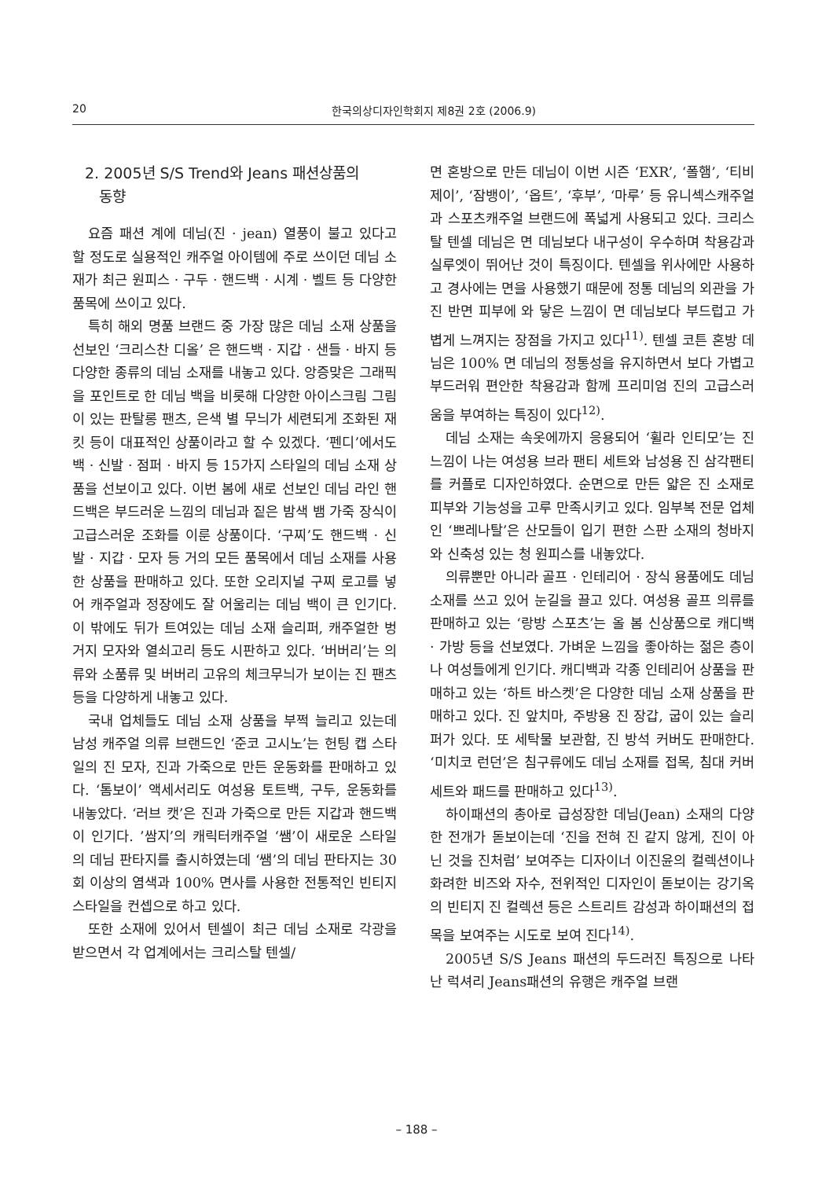20 한국의상디자인학회지 제8권 2호 (2006.9)
2. 2005년 S/S Trend와 Jeans 패션상품의
동향
요즘 패션 계에 데님(진 · jean) 열풍이 불고 있다고 할 정도로 실용적인 캐주얼 아이템에 주로 쓰이던 데님 소재가 최근 원피스 · 구두 · 핸드백 · 시계 · 벨트 등 다양한 품목에 쓰이고 있다.
특히 해외 명품 브랜드 중 가장 많은 데님 소재 상품을 선보인 ‘크리스찬 디올’ 은 핸드백 · 지갑 · 샌들 · 바지 등 다양한 종류의 데님 소재를 내놓고 있다. 앙증맞은 그래픽을 포인트로 한 데님 백을 비롯해 다양한 아이스크림 그림이 있는 판탈롱 팬츠, 은색 별 무늬가 세련되게 조화된 재킷 등이 대표적인 상품이라고 할 수 있겠다. ‘펜디’에서도 백 · 신발 · 점퍼 · 바지 등 15가지 스타일의 데님 소재 상품을 선보이고 있다. 이번 봄에 새로 선보인 데님 라인 핸드백은 부드러운 느낌의 데님과 짙은 밤색 뱀 가죽 장식이 고급스러운 조화를 이룬 상품이다. ‘구찌’도 핸드백 · 신발 · 지갑 · 모자 등 거의 모든 품목에서 데님 소재를 사용한 상품을 판매하고 있다. 또한 오리지널 구찌 로고를 넣어 캐주얼과 정장에도 잘 어울리는 데님 백이 큰 인기다. 이 밖에도 뒤가 트여있는 데님 소재 슬리퍼, 캐주얼한 벙거지 모자와 열쇠고리 등도 시판하고 있다. ‘버버리’는 의류와 소품류 및 버버리 고유의 체크무늬가 보이는 진 팬츠 등을 다양하게 내놓고 있다.
국내 업체들도 데님 소재 상품을 부쩍 늘리고 있는데 남성 캐주얼 의류 브랜드인 ‘준코 고시노’는 헌팅 캡 스타일의 진 모자, 진과 가죽으로 만든 운동화를 판매하고 있다. ‘톰보이’ 액세서리도 여성용 토트백, 구두, 운동화를 내놓았다. ‘러브 캣’은 진과 가죽으로 만든 지갑과 핸드백이 인기다. ’쌈지’의 캐릭터캐주얼 ‘쌤’이 새로운 스타일의 데님 판타지를 출시하였는데 ‘쌤’의 데님 판타지는 30회 이상의 염색과 100% 면사를 사용한 전통적인 빈티지 스타일을 컨셉으로 하고 있다.
또한 소재에 있어서 텐셀이 최근 데님 소재로 각광을 받으면서 각 업계에서는 크리스탈 텐셀/
면 혼방으로 만든 데님이 이번 시즌 ‘EXR’, ‘폴햄’, ‘티비제이’, ‘잠뱅이’, ‘옵트’, ‘후부’, ‘마루’ 등 유니섹스캐주얼과 스포츠캐주얼 브랜드에 폭넓게 사용되고 있다. 크리스탈 텐셀 데님은 면 데님보다 내구성이 우수하며 착용감과 실루엣이 뛰어난 것이 특징이다. 텐셀을 위사에만 사용하고 경사에는 면을 사용했기 때문에 정통 데님의 외관을 가진 반면 피부에 와 닿은 느낌이 면 데님보다 부드럽고 가볍게 느껴지는 장점을 가지고 있다<sup>11)</sup>. 텐셀 코튼 혼방 데님은 100% 면 데님의 정통성을 유지하면서 보다 가볍고 부드러워 편안한 착용감과 함께 프리미엄 진의 고급스러움을 부여하는 특징이 있다<sup>12)</sup>.
데님 소재는 속옷에까지 응용되어 ‘휠라 인티모’는 진 느낌이 나는 여성용 브라 팬티 세트와 남성용 진 삼각팬티를 커플로 디자인하였다. 순면으로 만든 얇은 진 소재로 피부와 기능성을 고루 만족시키고 있다. 임부복 전문 업체인 ‘쁘레나탈’은 산모들이 입기 편한 스판 소재의 청바지와 신축성 있는 청 원피스를 내놓았다.
의류뿐만 아니라 골프 · 인테리어 · 장식 용품에도 데님 소재를 쓰고 있어 눈길을 끌고 있다. 여성용 골프 의류를 판매하고 있는 ‘랑방 스포츠’는 올 봄 신상품으로 캐디백 · 가방 등을 선보였다. 가벼운 느낌을 좋아하는 젊은 층이나 여성들에게 인기다. 캐디백과 각종 인테리어 상품을 판매하고 있는 ‘하트 바스켓’은 다양한 데님 소재 상품을 판매하고 있다. 진 앞치마, 주방용 진 장갑, 굽이 있는 슬리퍼가 있다. 또 세탁물 보관함, 진 방석 커버도 판매한다. ‘미치코 런던’은 침구류에도 데님 소재를 접목, 침대 커버 세트와 패드를 판매하고 있다<sup>13)</sup>.
하이패션의 총아로 급성장한 데님(Jean) 소재의 다양한 전개가 돋보이는데 ‘진을 전혀 진 같지 않게, 진이 아닌 것을 진처럼’ 보여주는 디자이너 이진윤의 컬렉션이나 화려한 비즈와 자수, 전위적인 디자인이 돋보이는 강기옥의 빈티지 진 컬렉션 등은 스트리트 감성과 하이패션의 접목을 보여주는 시도로 보여 진다<sup>14)</sup>.
2005년 S/S Jeans 패션의 두드러진 특징으로 나타난 럭셔리 Jeans패션의 유행은 캐주얼 브랜
– 188 –